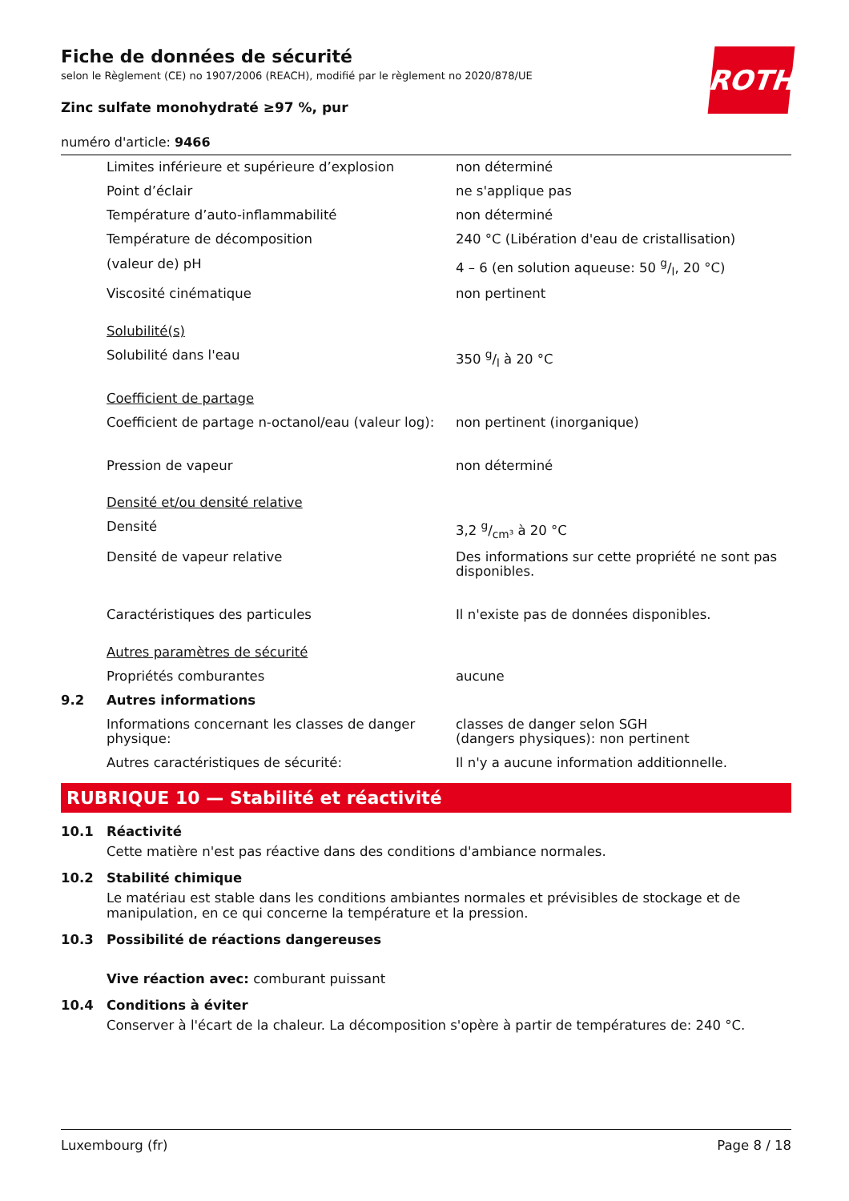ROTH
Fiche de données de sécurité
selon le Règlement (CE) no 1907/2006 (REACH), modifié par le règlement no 2020/878/UE
Zinc sulfate monohydraté ≥97 %, pur
numéro d'article: 9466
| | Limites inférieure et supérieure d’explosion | non déterminé |
| | Point d’éclair | ne s'applique pas |
| | Température d’auto-inflammabilité | non déterminé |
| | Température de décomposition | 240 °C (Libération d'eau de cristallisation) |
| | (valeur de) pH | 4 – 6 (en solution aqueuse: 50 g/l, 20 °C) |
| | Viscosité cinématique | non pertinent |
| | Solubilité(s) | |
| | Solubilité dans l'eau | 350 g/l à 20 °C |
| | Coefficient de partage | |
| | Coefficient de partage n-octanol/eau (valeur log): | non pertinent (inorganique) |
| | Pression de vapeur | non déterminé |
| | Densité et/ou densité relative | |
| | Densité | 3,2 g/cm³ à 20 °C |
| | Densité de vapeur relative | Des informations sur cette propriété ne sont pas disponibles. |
| | Caractéristiques des particules | Il n'existe pas de données disponibles. |
| | Autres paramètres de sécurité | |
| | Propriétés comburantes | aucune |
| 9.2 | Autres informations | |
| | Informations concernant les classes de danger physique: | classes de danger selon SGH (dangers physiques): non pertinent |
| | Autres caractéristiques de sécurité: | Il n'y a aucune information additionnelle. |
RUBRIQUE 10 — Stabilité et réactivité
10.1 Réactivité
Cette matière n'est pas réactive dans des conditions d'ambiance normales.
10.2 Stabilité chimique
Le matériau est stable dans les conditions ambiantes normales et prévisibles de stockage et de manipulation, en ce qui concerne la température et la pression.
10.3 Possibilité de réactions dangereuses
Vive réaction avec: comburant puissant
10.4 Conditions à éviter
Conserver à l'écart de la chaleur. La décomposition s'opère à partir de températures de: 240 °C.
Luxembourg (fr) Page 8 / 18